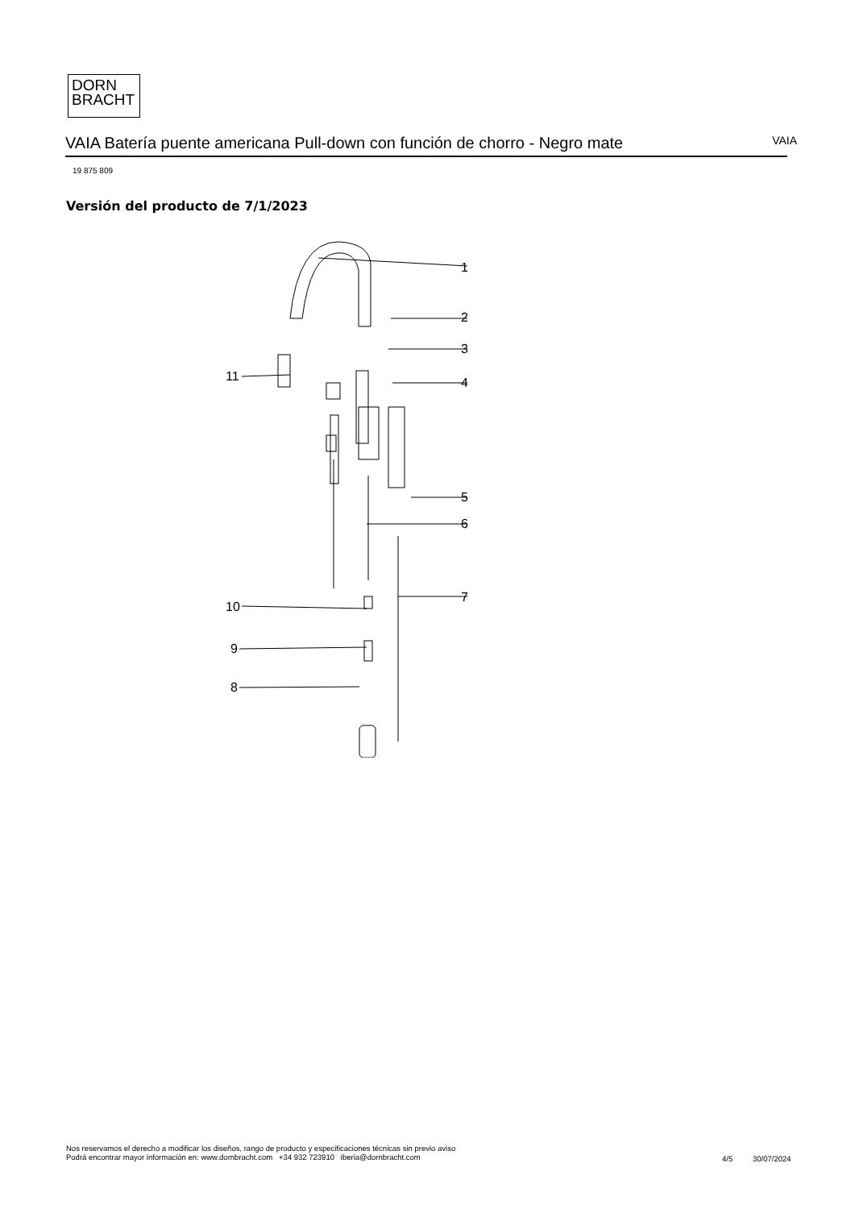DORN
BRACHT
VAIA Batería puente americana Pull-down con función de chorro - Negro mate VAIA
19 875 809
Versión del producto de 7/1/2023
1
2
3
4
5
6
7
8
9
10
11
Nos reservamos el derecho a modificar los diseños, rango de producto y especificaciones técnicas sin previo aviso
Podrá encontrar mayor información en: www.dornbracht.com +34 932 723910 iberia@dornbracht.com
4/5 30/07/2024